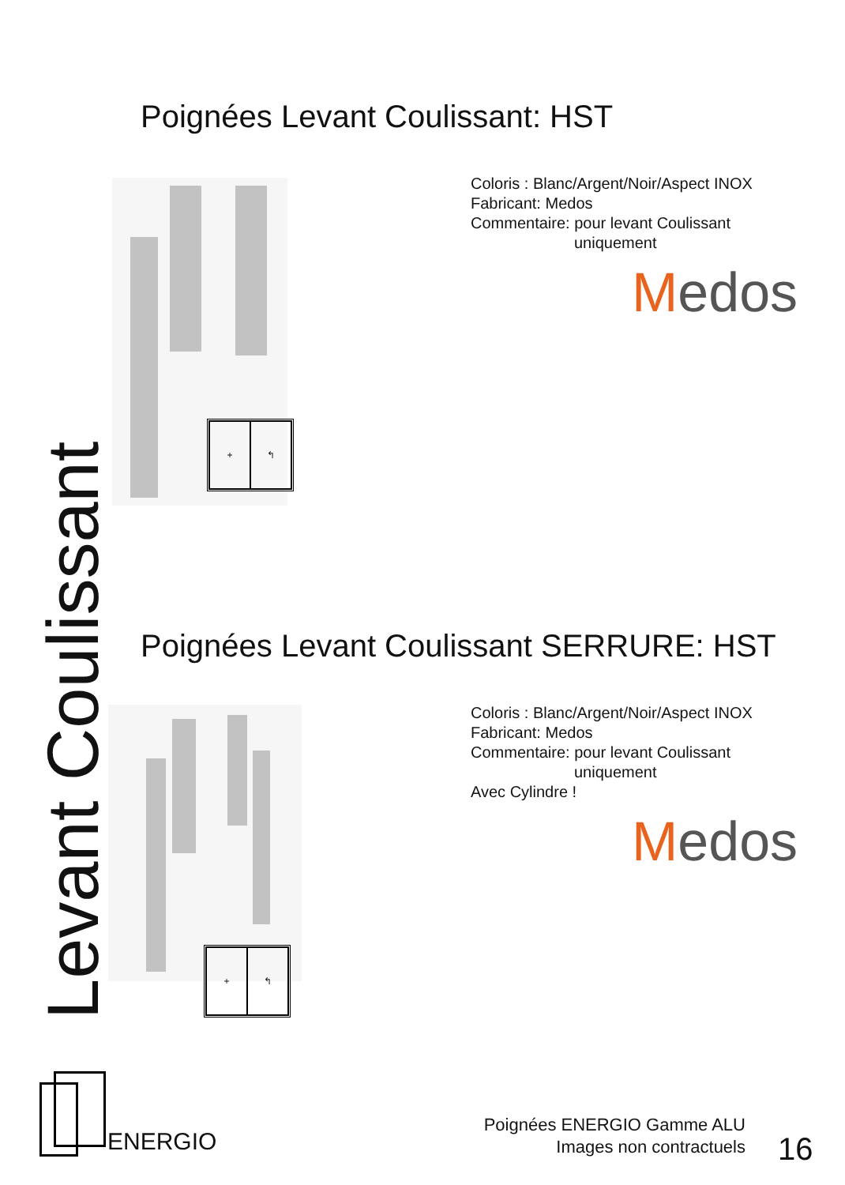Poignées Levant Coulissant: HST
+ ↰
Coloris : Blanc/Argent/Noir/Aspect INOX
Fabricant: Medos
Commentaire: pour levant Coulissant
uniquement
Medos
Poignées Levant Coulissant SERRURE: HST
+ ↰
Coloris : Blanc/Argent/Noir/Aspect INOX
Fabricant: Medos
Commentaire: pour levant Coulissant
uniquement
Avec Cylindre !
Medos
Levant Coulissant
ENERGIO
Poignées ENERGIO Gamme ALU
Images non contractuels
16